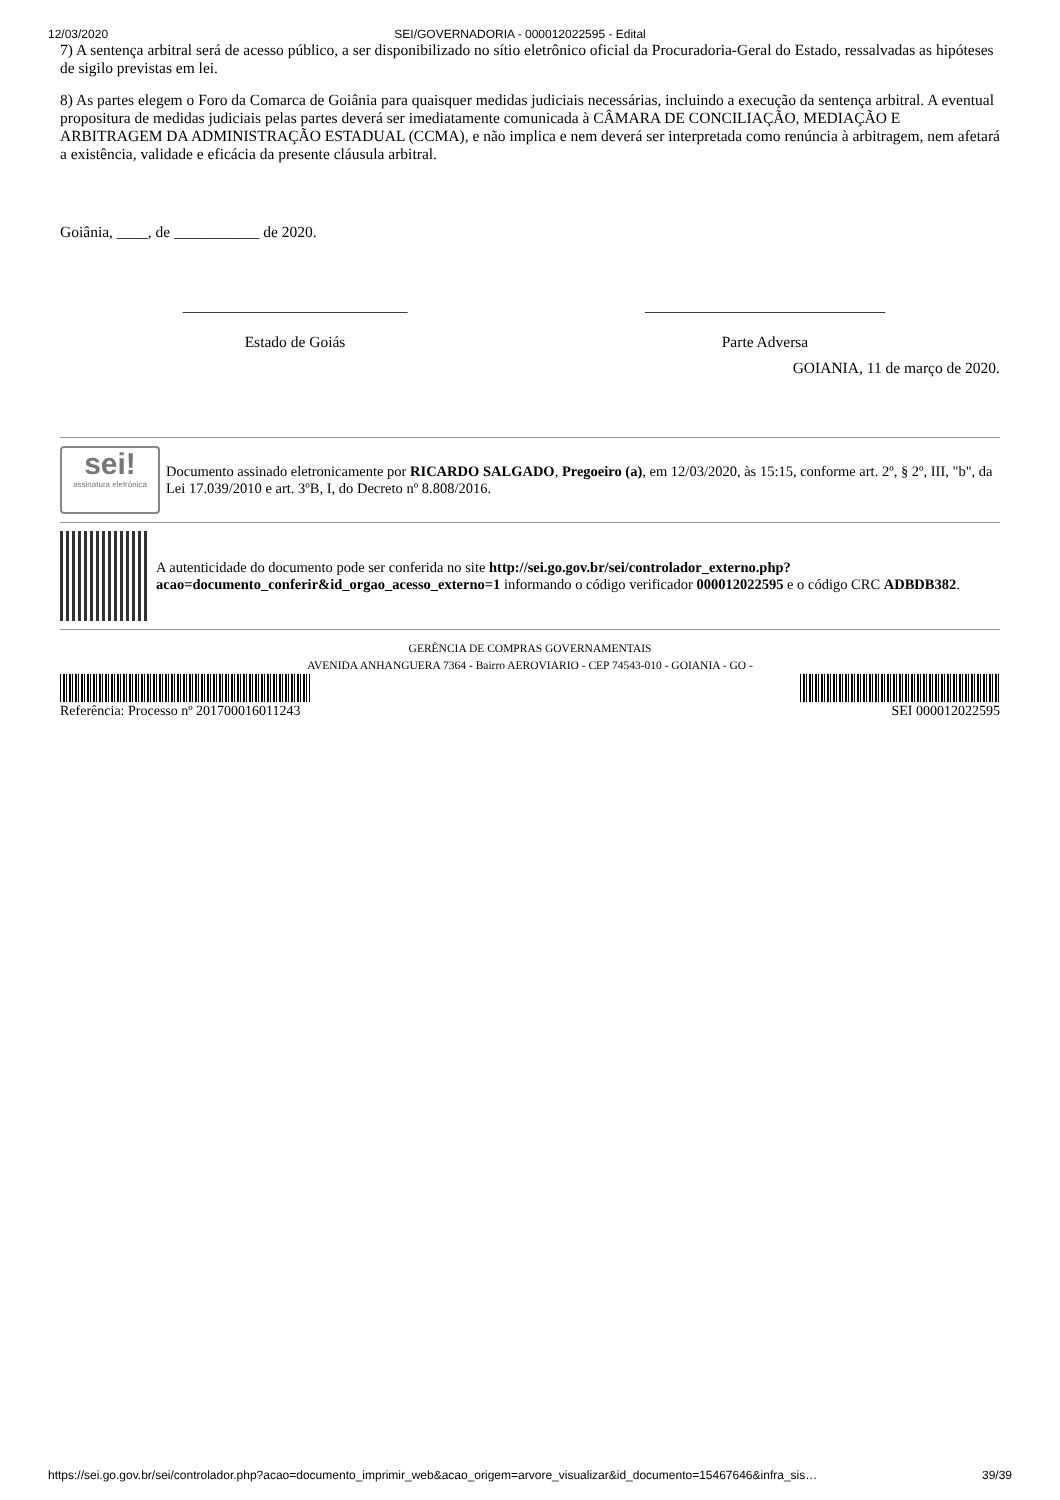12/03/2020 SEI/GOVERNADORIA - 000012022595 - Edital
7) A sentença arbitral será de acesso público, a ser disponibilizado no sítio eletrônico oficial da Procuradoria-Geral do Estado, ressalvadas as hipóteses de sigilo previstas em lei.
8) As partes elegem o Foro da Comarca de Goiânia para quaisquer medidas judiciais necessárias, incluindo a execução da sentença arbitral. A eventual propositura de medidas judiciais pelas partes deverá ser imediatamente comunicada à CÂMARA DE CONCILIAÇÃO, MEDIAÇÃO E ARBITRAGEM DA ADMINISTRAÇÃO ESTADUAL (CCMA), e não implica e nem deverá ser interpretada como renúncia à arbitragem, nem afetará a existência, validade e eficácia da presente cláusula arbitral.
Goiânia, ____, de ___________ de 2020.
_____________________________
Estado de Goiás
_______________________________
Parte Adversa
GOIANIA, 11 de março de 2020.
sei!
assinatura eletrônica
Documento assinado eletronicamente por RICARDO SALGADO, Pregoeiro (a), em 12/03/2020, às 15:15, conforme art. 2º, § 2º, III, "b", da Lei 17.039/2010 e art. 3ºB, I, do Decreto nº 8.808/2016.
A autenticidade do documento pode ser conferida no site http://sei.go.gov.br/sei/controlador_externo.php?acao=documento_conferir&id_orgao_acesso_externo=1 informando o código verificador 000012022595 e o código CRC ADBDB382.
GERÊNCIA DE COMPRAS GOVERNAMENTAIS
AVENIDA ANHANGUERA 7364 - Bairro AEROVIARIO - CEP 74543-010 - GOIANIA - GO -
Referência: Processo nº 201700016011243
SEI 000012022595
https://sei.go.gov.br/sei/controlador.php?acao=documento_imprimir_web&acao_origem=arvore_visualizar&id_documento=15467646&infra_sis… 39/39